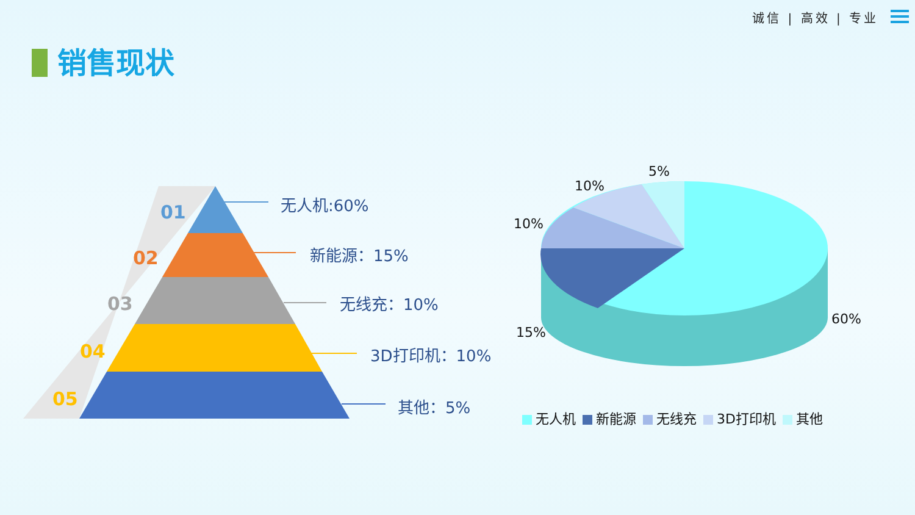诚信 | 高效 | 专业
销售现状
01
02
03
04
05
无人机:60%
新能源：15%
无线充：10%
3D打印机：10%
其他：5%
5%
10%
10%
15%
60%
无人机 新能源 无线充 3D打印机 其他